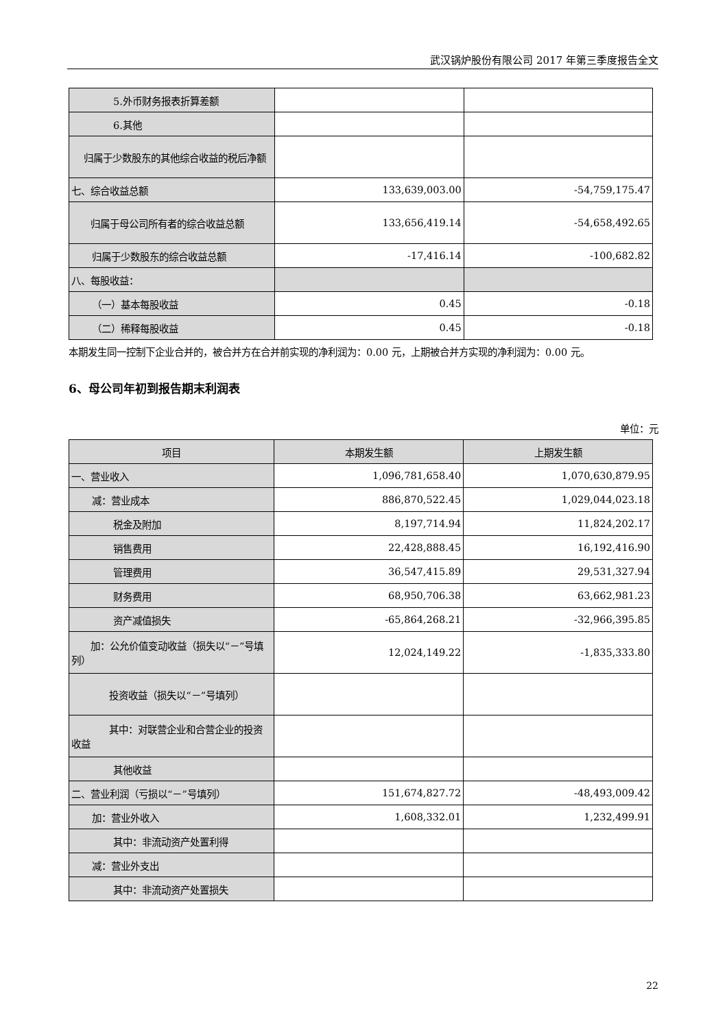武汉锅炉股份有限公司 2017 年第三季度报告全文
| 5.外币财务报表折算差额 | | |
| 6.其他 | | |
| 归属于少数股东的其他综合收益的税后净额 | | |
| 七、综合收益总额 | 133,639,003.00 | -54,759,175.47 |
| 归属于母公司所有者的综合收益总额 | 133,656,419.14 | -54,658,492.65 |
| 归属于少数股东的综合收益总额 | -17,416.14 | -100,682.82 |
| 八、每股收益： | | |
| （一）基本每股收益 | 0.45 | -0.18 |
| （二）稀释每股收益 | 0.45 | -0.18 |
本期发生同一控制下企业合并的，被合并方在合并前实现的净利润为：0.00 元，上期被合并方实现的净利润为：0.00 元。
6、母公司年初到报告期末利润表
单位：元
| 项目 | 本期发生额 | 上期发生额 |
| --- | --- | --- |
| 一、营业收入 | 1,096,781,658.40 | 1,070,630,879.95 |
| 减：营业成本 | 886,870,522.45 | 1,029,044,023.18 |
| 税金及附加 | 8,197,714.94 | 11,824,202.17 |
| 销售费用 | 22,428,888.45 | 16,192,416.90 |
| 管理费用 | 36,547,415.89 | 29,531,327.94 |
| 财务费用 | 68,950,706.38 | 63,662,981.23 |
| 资产减值损失 | -65,864,268.21 | -32,966,395.85 |
| 加：公允价值变动收益（损失以“－”号填列） | 12,024,149.22 | -1,835,333.80 |
| 投资收益（损失以“－”号填列） | | |
| 其中：对联营企业和合营企业的投资收益 | | |
| 其他收益 | | |
| 二、营业利润（亏损以“－”号填列） | 151,674,827.72 | -48,493,009.42 |
| 加：营业外收入 | 1,608,332.01 | 1,232,499.91 |
| 其中：非流动资产处置利得 | | |
| 减：营业外支出 | | |
| 其中：非流动资产处置损失 | | |
22